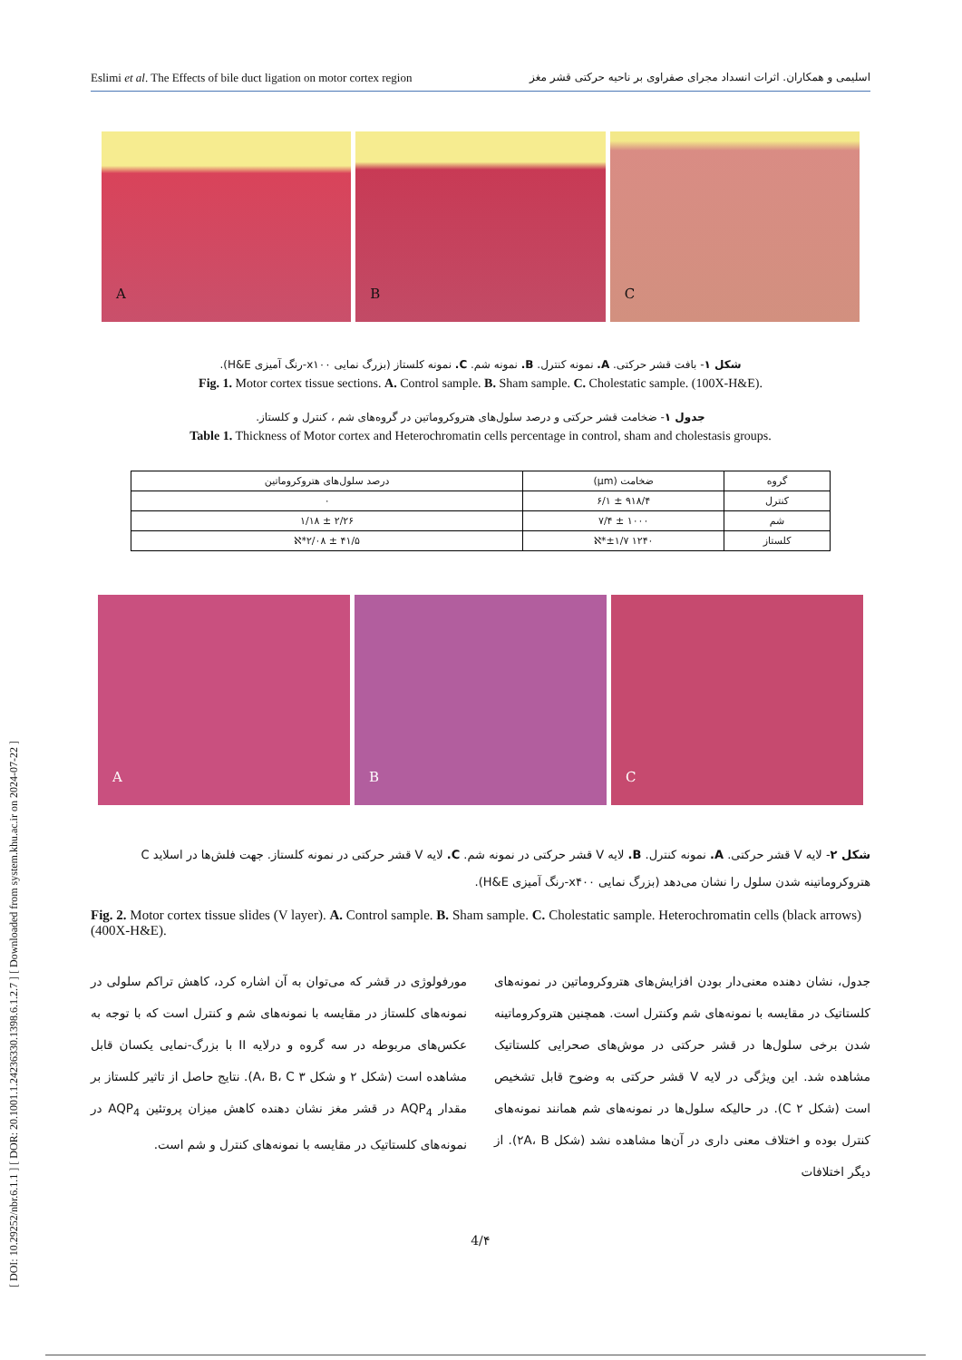[ DOI: 10.29252/nbr.6.1.1 ] [ DOR: 20.1001.1.24236330.1398.6.1.2.7 ] [ Downloaded from system.khu.ac.ir on 2024-07-22 ]
Eslimi et al. The Effects of bile duct ligation on motor cortex region اسلیمی و همکاران. اثرات انسداد مجرای صفراوی بر ناحیه حرکتی قشر مغز
A
B
C
شکل ۱- بافت قشر حرکتی. A. نمونه کنترل. B. نمونه شم. C. نمونه کلستاز (بزرگ نمایی x۱۰۰-رنگ آمیزی H&E).
Fig. 1. Motor cortex tissue sections. A. Control sample. B. Sham sample. C. Cholestatic sample. (100X-H&E).
جدول ۱- ضخامت قشر حرکتی و درصد سلول‌های هتروکروماتین در گروه‌های شم ، کنترل و کلستاز.
Table 1. Thickness of Motor cortex and Heterochromatin cells percentage in control, sham and cholestasis groups.
| گروه | ضخامت (µm) | درصد سلول‌های هتروکروماتین |
| کنترل | ۹۱۸/۴ ± ۶/۱ | ۰ |
| شم | ۱۰۰۰ ± ۷/۴ | ۲/۲۶ ± ۱/۱۸ |
| کلستاز | ۱۲۴۰ ±۱/۷*ℵ | ۴۱/۵ ± ۲/۰۸*ℵ |
A
B
C
شکل ۲- لایه V قشر حرکتی. A. نمونه کنترل. B. لایه V قشر حرکتی در نمونه شم. C. لایه V قشر حرکتی در نمونه کلستاز. جهت فلش‌ها در اسلاید C هتروکروماتینه شدن سلول را نشان می‌دهد (بزرگ نمایی x۴۰۰-رنگ آمیزی H&E).
Fig. 2. Motor cortex tissue slides (V layer). A. Control sample. B. Sham sample. C. Cholestatic sample. Heterochromatin cells (black arrows) (400X-H&E).
مورفولوژی در قشر که می‌توان به آن اشاره کرد، کاهش تراکم سلولی در نمونه‌های کلستاز در مقایسه با نمونه‌های شم و کنترل است که با توجه به عکس‌های مربوطه در سه گروه و درلایه II با بزرگ-نمایی یکسان قابل مشاهده است (شکل ۲ و شکل ۳ A، B، C). نتایج حاصل از تاثیر کلستاز بر مقدار AQP<sub>4</sub> در قشر مغز نشان دهنده کاهش میزان پروتئین AQP<sub>4</sub> در نمونه‌های کلستاتیک در مقایسه با نمونه‌های کنترل و شم است.
جدول، نشان دهنده معنی‌دار بودن افزایش‌های هتروکروماتین در نمونه‌های کلستاتیک در مقایسه با نمونه‌های شم وکنترل است. همچنین هتروکروماتینه شدن برخی سلول‌ها در قشر حرکتی در موش‌های صحرایی کلستاتیک مشاهده شد. این ویژگی در لایه V قشر حرکتی به وضوح قابل تشخیص است (شکل ۲ C). در حالیکه سلول‌ها در نمونه‌های شم همانند نمونه‌های کنترل بوده و اختلاف معنی داری در آن‌ها مشاهده نشد (شکل ۲A، B). از دیگر اختلافات
4/۴